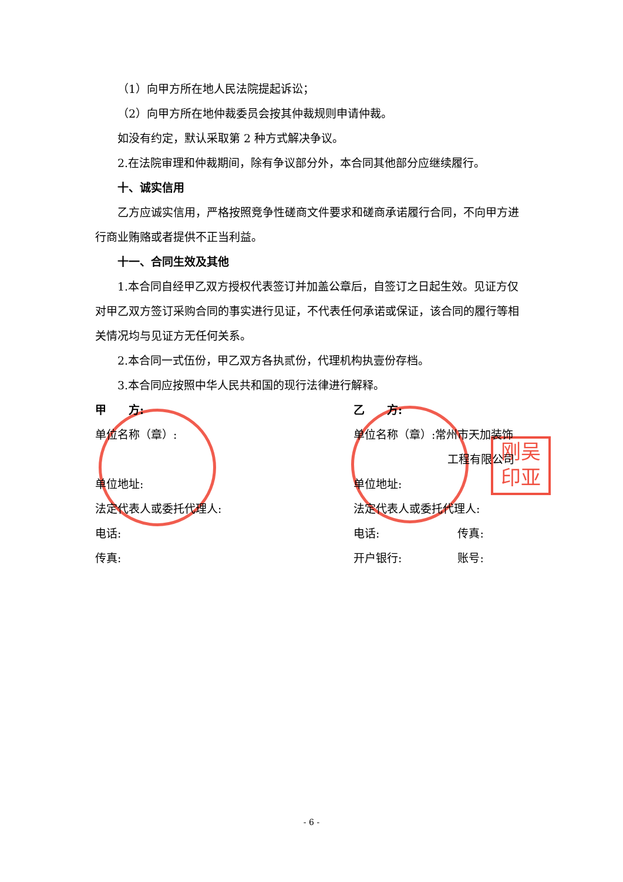刚吴
印亚
（1）向甲方所在地人民法院提起诉讼；
（2）向甲方所在地仲裁委员会按其仲裁规则申请仲裁。
如没有约定，默认采取第 2 种方式解决争议。
2.在法院审理和仲裁期间，除有争议部分外，本合同其他部分应继续履行。
十、诚实信用
乙方应诚实信用，严格按照竞争性磋商文件要求和磋商承诺履行合同，不向甲方进行商业贿赂或者提供不正当利益。
十一、合同生效及其他
1.本合同自经甲乙双方授权代表签订并加盖公章后，自签订之日起生效。见证方仅对甲乙双方签订采购合同的事实进行见证，不代表任何承诺或保证，该合同的履行等相关情况均与见证方无任何关系。
2.本合同一式伍份，甲乙双方各执贰份，代理机构执壹份存档。
3.本合同应按照中华人民共和国的现行法律进行解释。
甲　　方:
单位名称（章）:
单位地址:
法定代表人或委托代理人:
电话:
传真:
乙　　方:
单位名称（章）:常州市天加装饰
工程有限公司
单位地址:
法定代表人或委托代理人:
电话:　　　　　　　传真:
开户银行:　　　　　账号:
- 6 -